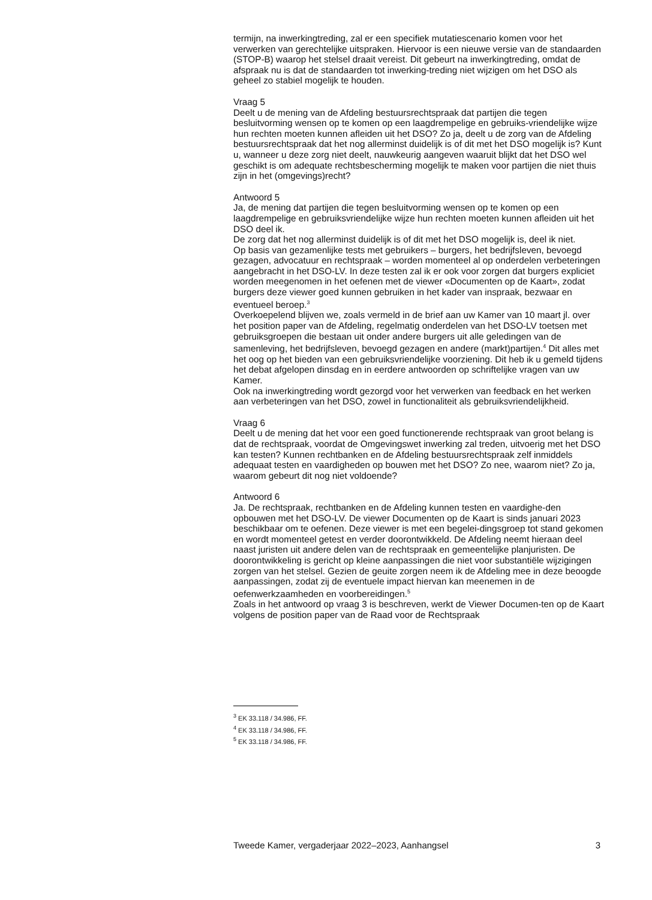termijn, na inwerkingtreding, zal er een specifiek mutatiescenario komen voor het verwerken van gerechtelijke uitspraken. Hiervoor is een nieuwe versie van de standaarden (STOP-B) waarop het stelsel draait vereist. Dit gebeurt na inwerkingtreding, omdat de afspraak nu is dat de standaarden tot inwerking-treding niet wijzigen om het DSO als geheel zo stabiel mogelijk te houden.
Vraag 5
Deelt u de mening van de Afdeling bestuursrechtspraak dat partijen die tegen besluitvorming wensen op te komen op een laagdrempelige en gebruiks-vriendelijke wijze hun rechten moeten kunnen afleiden uit het DSO? Zo ja, deelt u de zorg van de Afdeling bestuursrechtspraak dat het nog allerminst duidelijk is of dit met het DSO mogelijk is? Kunt u, wanneer u deze zorg niet deelt, nauwkeurig aangeven waaruit blijkt dat het DSO wel geschikt is om adequate rechtsbescherming mogelijk te maken voor partijen die niet thuis zijn in het (omgevings)recht?
Antwoord 5
Ja, de mening dat partijen die tegen besluitvorming wensen op te komen op een laagdrempelige en gebruiksvriendelijke wijze hun rechten moeten kunnen afleiden uit het DSO deel ik.
De zorg dat het nog allerminst duidelijk is of dit met het DSO mogelijk is, deel ik niet.
Op basis van gezamenlijke tests met gebruikers – burgers, het bedrijfsleven, bevoegd gezagen, advocatuur en rechtspraak – worden momenteel al op onderdelen verbeteringen aangebracht in het DSO-LV. In deze testen zal ik er ook voor zorgen dat burgers expliciet worden meegenomen in het oefenen met de viewer «Documenten op de Kaart», zodat burgers deze viewer goed kunnen gebruiken in het kader van inspraak, bezwaar en eventueel beroep.<sup>3</sup>
Overkoepelend blijven we, zoals vermeld in de brief aan uw Kamer van 10 maart jl. over het position paper van de Afdeling, regelmatig onderdelen van het DSO-LV toetsen met gebruiksgroepen die bestaan uit onder andere burgers uit alle geledingen van de samenleving, het bedrijfsleven, bevoegd gezagen en andere (markt)partijen.<sup>4</sup> Dit alles met het oog op het bieden van een gebruiksvriendelijke voorziening. Dit heb ik u gemeld tijdens het debat afgelopen dinsdag en in eerdere antwoorden op schriftelijke vragen van uw Kamer.
Ook na inwerkingtreding wordt gezorgd voor het verwerken van feedback en het werken aan verbeteringen van het DSO, zowel in functionaliteit als gebruiksvriendelijkheid.
Vraag 6
Deelt u de mening dat het voor een goed functionerende rechtspraak van groot belang is dat de rechtspraak, voordat de Omgevingswet inwerking zal treden, uitvoerig met het DSO kan testen? Kunnen rechtbanken en de Afdeling bestuursrechtspraak zelf inmiddels adequaat testen en vaardigheden op bouwen met het DSO? Zo nee, waarom niet? Zo ja, waarom gebeurt dit nog niet voldoende?
Antwoord 6
Ja. De rechtspraak, rechtbanken en de Afdeling kunnen testen en vaardighe-den opbouwen met het DSO-LV. De viewer Documenten op de Kaart is sinds januari 2023 beschikbaar om te oefenen. Deze viewer is met een begelei-dingsgroep tot stand gekomen en wordt momenteel getest en verder doorontwikkeld. De Afdeling neemt hieraan deel naast juristen uit andere delen van de rechtspraak en gemeentelijke planjuristen. De doorontwikkeling is gericht op kleine aanpassingen die niet voor substantiële wijzigingen zorgen van het stelsel. Gezien de geuite zorgen neem ik de Afdeling mee in deze beoogde aanpassingen, zodat zij de eventuele impact hiervan kan meenemen in de oefenwerkzaamheden en voorbereidingen.<sup>5</sup>
Zoals in het antwoord op vraag 3 is beschreven, werkt de Viewer Documen-ten op de Kaart volgens de position paper van de Raad voor de Rechtspraak
<sup>3</sup> EK 33.118 / 34.986, FF.
<sup>4</sup> EK 33.118 / 34.986, FF.
<sup>5</sup> EK 33.118 / 34.986, FF.
Tweede Kamer, vergaderjaar 2022–2023, Aanhangsel 3